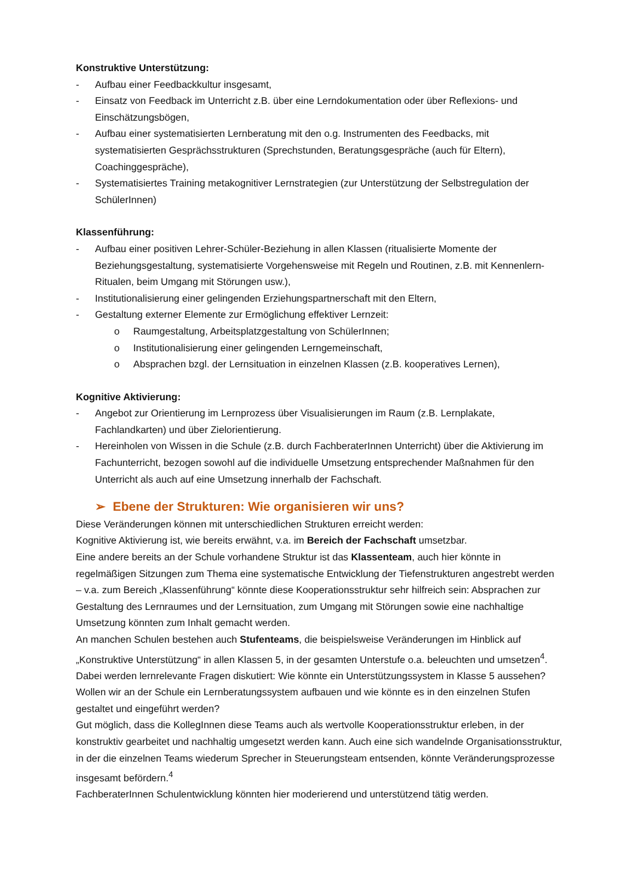Konstruktive Unterstützung:
- Aufbau einer Feedbackkultur insgesamt,
- Einsatz von Feedback im Unterricht z.B. über eine Lerndokumentation oder über Reflexions- und Einschätzungsbögen,
- Aufbau einer systematisierten Lernberatung mit den o.g. Instrumenten des Feedbacks, mit systematisierten Gesprächsstrukturen (Sprechstunden, Beratungsgespräche (auch für Eltern), Coachinggespräche),
- Systematisiertes Training metakognitiver Lernstrategien (zur Unterstützung der Selbstregulation der SchülerInnen)
Klassenführung:
- Aufbau einer positiven Lehrer-Schüler-Beziehung in allen Klassen (ritualisierte Momente der Beziehungsgestaltung, systematisierte Vorgehensweise mit Regeln und Routinen, z.B. mit Kennenlern-Ritualen, beim Umgang mit Störungen usw.),
- Institutionalisierung einer gelingenden Erziehungspartnerschaft mit den Eltern,
- Gestaltung externer Elemente zur Ermöglichung effektiver Lernzeit:
o Raumgestaltung, Arbeitsplatzgestaltung von SchülerInnen;
o Institutionalisierung einer gelingenden Lerngemeinschaft,
o Absprachen bzgl. der Lernsituation in einzelnen Klassen (z.B. kooperatives Lernen),
Kognitive Aktivierung:
- Angebot zur Orientierung im Lernprozess über Visualisierungen im Raum (z.B. Lernplakate, Fachlandkarten) und über Zielorientierung.
- Hereinholen von Wissen in die Schule (z.B. durch FachberaterInnen Unterricht) über die Aktivierung im Fachunterricht, bezogen sowohl auf die individuelle Umsetzung entsprechender Maßnahmen für den Unterricht als auch auf eine Umsetzung innerhalb der Fachschaft.
➢ Ebene der Strukturen: Wie organisieren wir uns?
Diese Veränderungen können mit unterschiedlichen Strukturen erreicht werden:
Kognitive Aktivierung ist, wie bereits erwähnt, v.a. im Bereich der Fachschaft umsetzbar.
Eine andere bereits an der Schule vorhandene Struktur ist das Klassenteam, auch hier könnte in regelmäßigen Sitzungen zum Thema eine systematische Entwicklung der Tiefenstrukturen angestrebt werden – v.a. zum Bereich „Klassenführung“ könnte diese Kooperationsstruktur sehr hilfreich sein: Absprachen zur Gestaltung des Lernraumes und der Lernsituation, zum Umgang mit Störungen sowie eine nachhaltige Umsetzung könnten zum Inhalt gemacht werden.
An manchen Schulen bestehen auch Stufenteams, die beispielsweise Veränderungen im Hinblick auf „Konstruktive Unterstützung“ in allen Klassen 5, in der gesamten Unterstufe o.a. beleuchten und umsetzen<sup>4</sup>. Dabei werden lernrelevante Fragen diskutiert: Wie könnte ein Unterstützungssystem in Klasse 5 aussehen? Wollen wir an der Schule ein Lernberatungssystem aufbauen und wie könnte es in den einzelnen Stufen gestaltet und eingeführt werden?
Gut möglich, dass die KollegInnen diese Teams auch als wertvolle Kooperationsstruktur erleben, in der konstruktiv gearbeitet und nachhaltig umgesetzt werden kann. Auch eine sich wandelnde Organisationsstruktur, in der die einzelnen Teams wiederum Sprecher in Steuerungsteam entsenden, könnte Veränderungsprozesse insgesamt befördern.<sup>4</sup>
FachberaterInnen Schulentwicklung könnten hier moderierend und unterstützend tätig werden.